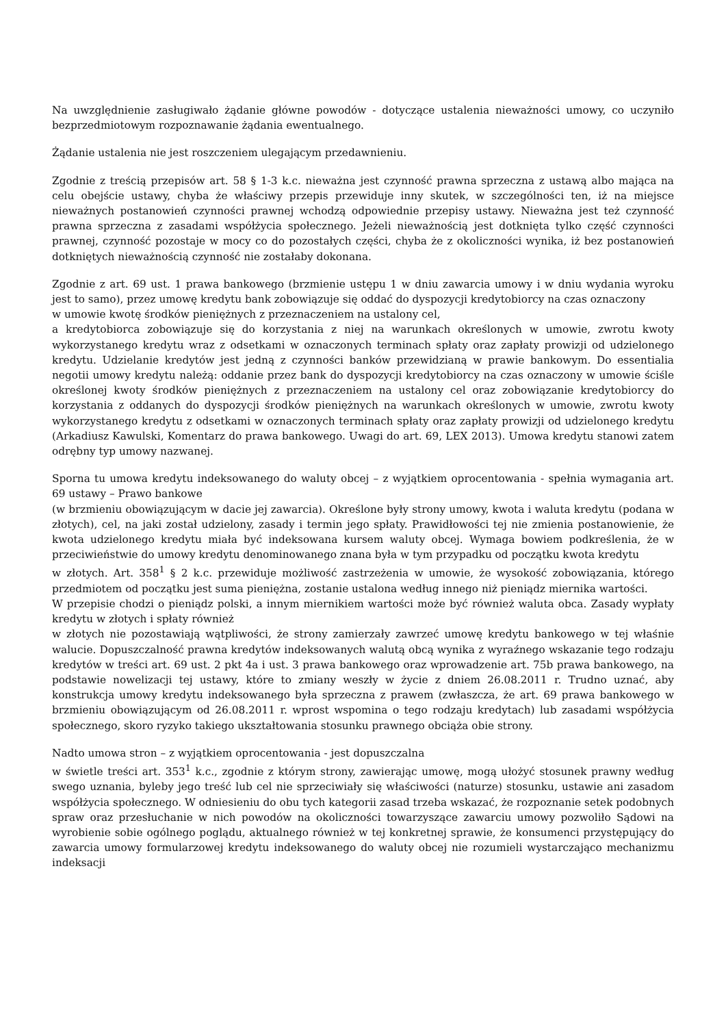Na uwzględnienie zasługiwało żądanie główne powodów - dotyczące ustalenia nieważności umowy, co uczyniło bezprzedmiotowym rozpoznawanie żądania ewentualnego.
Żądanie ustalenia nie jest roszczeniem ulegającym przedawnieniu.
Zgodnie z treścią przepisów art. 58 § 1-3 k.c. nieważna jest czynność prawna sprzeczna z ustawą albo mająca na celu obejście ustawy, chyba że właściwy przepis przewiduje inny skutek, w szczególności ten, iż na miejsce nieważnych postanowień czynności prawnej wchodzą odpowiednie przepisy ustawy. Nieważna jest też czynność prawna sprzeczna z zasadami współżycia społecznego. Jeżeli nieważnością jest dotknięta tylko część czynności prawnej, czynność pozostaje w mocy co do pozostałych części, chyba że z okoliczności wynika, iż bez postanowień dotkniętych nieważnością czynność nie zostałaby dokonana.
Zgodnie z art. 69 ust. 1 prawa bankowego (brzmienie ustępu 1 w dniu zawarcia umowy i w dniu wydania wyroku jest to samo), przez umowę kredytu bank zobowiązuje się oddać do dyspozycji kredytobiorcy na czas oznaczony
w umowie kwotę środków pieniężnych z przeznaczeniem na ustalony cel,
a kredytobiorca zobowiązuje się do korzystania z niej na warunkach określonych w umowie, zwrotu kwoty wykorzystanego kredytu wraz z odsetkami w oznaczonych terminach spłaty oraz zapłaty prowizji od udzielonego kredytu. Udzielanie kredytów jest jedną z czynności banków przewidzianą w prawie bankowym. Do essentialia negotii umowy kredytu należą: oddanie przez bank do dyspozycji kredytobiorcy na czas oznaczony w umowie ściśle określonej kwoty środków pieniężnych z przeznaczeniem na ustalony cel oraz zobowiązanie kredytobiorcy do korzystania z oddanych do dyspozycji środków pieniężnych na warunkach określonych w umowie, zwrotu kwoty wykorzystanego kredytu z odsetkami w oznaczonych terminach spłaty oraz zapłaty prowizji od udzielonego kredytu (Arkadiusz Kawulski, Komentarz do prawa bankowego. Uwagi do art. 69, LEX 2013). Umowa kredytu stanowi zatem odrębny typ umowy nazwanej.
Sporna tu umowa kredytu indeksowanego do waluty obcej – z wyjątkiem oprocentowania - spełnia wymagania art. 69 ustawy – Prawo bankowe
(w brzmieniu obowiązującym w dacie jej zawarcia). Określone były strony umowy, kwota i waluta kredytu (podana w złotych), cel, na jaki został udzielony, zasady i termin jego spłaty. Prawidłowości tej nie zmienia postanowienie, że kwota udzielonego kredytu miała być indeksowana kursem waluty obcej. Wymaga bowiem podkreślenia, że w przeciwieństwie do umowy kredytu denominowanego znana była w tym przypadku od początku kwota kredytu
w złotych. Art. 358<sup>1</sup> § 2 k.c. przewiduje możliwość zastrzeżenia w umowie, że wysokość zobowiązania, którego przedmiotem od początku jest suma pieniężna, zostanie ustalona według innego niż pieniądz miernika wartości.
W przepisie chodzi o pieniądz polski, a innym miernikiem wartości może być również waluta obca. Zasady wypłaty kredytu w złotych i spłaty również
w złotych nie pozostawiają wątpliwości, że strony zamierzały zawrzeć umowę kredytu bankowego w tej właśnie walucie. Dopuszczalność prawna kredytów indeksowanych walutą obcą wynika z wyraźnego wskazanie tego rodzaju kredytów w treści art. 69 ust. 2 pkt 4a i ust. 3 prawa bankowego oraz wprowadzenie art. 75b prawa bankowego, na podstawie nowelizacji tej ustawy, które to zmiany weszły w życie z dniem 26.08.2011 r. Trudno uznać, aby konstrukcja umowy kredytu indeksowanego była sprzeczna z prawem (zwłaszcza, że art. 69 prawa bankowego w brzmieniu obowiązującym od 26.08.2011 r. wprost wspomina o tego rodzaju kredytach) lub zasadami współżycia społecznego, skoro ryzyko takiego ukształtowania stosunku prawnego obciąża obie strony.
Nadto umowa stron – z wyjątkiem oprocentowania - jest dopuszczalna
w świetle treści art. 353<sup>1</sup> k.c., zgodnie z którym strony, zawierając umowę, mogą ułożyć stosunek prawny według swego uznania, byleby jego treść lub cel nie sprzeciwiały się właściwości (naturze) stosunku, ustawie ani zasadom współżycia społecznego. W odniesieniu do obu tych kategorii zasad trzeba wskazać, że rozpoznanie setek podobnych spraw oraz przesłuchanie w nich powodów na okoliczności towarzyszące zawarciu umowy pozwoliło Sądowi na wyrobienie sobie ogólnego poglądu, aktualnego również w tej konkretnej sprawie, że konsumenci przystępujący do zawarcia umowy formularzowej kredytu indeksowanego do waluty obcej nie rozumieli wystarczająco mechanizmu indeksacji